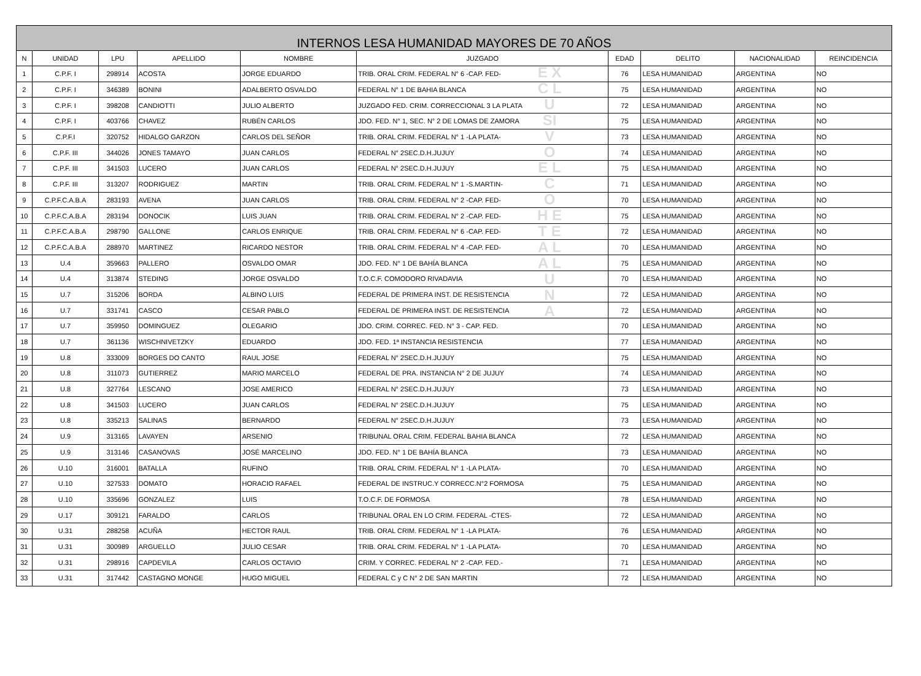| INTERNOS LESA HUMANIDAD MAYORES DE 70 AÑOS | | | | | | | | | |
| N | UNIDAD | LPU | APELLIDO | NOMBRE | JUZGADO | EDAD | DELITO | NACIONALIDAD | REINCIDENCIA |
| 1 | C.P.F. I | 298914 | ACOSTA | JORGE EDUARDO | TRIB. ORAL CRIM. FEDERAL N° 6 -CAP. FED- | 76 | LESA HUMANIDAD | ARGENTINA | NO |
| 2 | C.P.F. I | 346389 | BONINI | ADALBERTO OSVALDO | FEDERAL N° 1 DE BAHIA BLANCA | 75 | LESA HUMANIDAD | ARGENTINA | NO |
| 3 | C.P.F. I | 398208 | CANDIOTTI | JULIO ALBERTO | JUZGADO FED. CRIM. CORRECCIONAL 3 LA PLATA | 72 | LESA HUMANIDAD | ARGENTINA | NO |
| 4 | C.P.F. I | 403766 | CHAVEZ | RUBÉN CARLOS | JDO. FED. N° 1, SEC. N° 2 DE LOMAS DE ZAMORA | 75 | LESA HUMANIDAD | ARGENTINA | NO |
| 5 | C.P.F.I | 320752 | HIDALGO GARZON | CARLOS DEL SEÑOR | TRIB. ORAL CRIM. FEDERAL N° 1 -LA PLATA- | 73 | LESA HUMANIDAD | ARGENTINA | NO |
| 6 | C.P.F. III | 344026 | JONES TAMAYO | JUAN CARLOS | FEDERAL N° 2SEC.D.H.JUJUY | 74 | LESA HUMANIDAD | ARGENTINA | NO |
| 7 | C.P.F. III | 341503 | LUCERO | JUAN CARLOS | FEDERAL N° 2SEC.D.H.JUJUY | 75 | LESA HUMANIDAD | ARGENTINA | NO |
| 8 | C.P.F. III | 313207 | RODRIGUEZ | MARTIN | TRIB. ORAL CRIM. FEDERAL N° 1 -S.MARTIN- | 71 | LESA HUMANIDAD | ARGENTINA | NO |
| 9 | C.P.F.C.A.B.A | 283193 | AVENA | JUAN CARLOS | TRIB. ORAL CRIM. FEDERAL N° 2 -CAP. FED- | 70 | LESA HUMANIDAD | ARGENTINA | NO |
| 10 | C.P.F.C.A.B.A | 283194 | DONOCIK | LUIS JUAN | TRIB. ORAL CRIM. FEDERAL N° 2 -CAP. FED- | 75 | LESA HUMANIDAD | ARGENTINA | NO |
| 11 | C.P.F.C.A.B.A | 298790 | GALLONE | CARLOS ENRIQUE | TRIB. ORAL CRIM. FEDERAL N° 6 -CAP. FED- | 72 | LESA HUMANIDAD | ARGENTINA | NO |
| 12 | C.P.F.C.A.B.A | 288970 | MARTINEZ | RICARDO NESTOR | TRIB. ORAL CRIM. FEDERAL N° 4 -CAP. FED- | 70 | LESA HUMANIDAD | ARGENTINA | NO |
| 13 | U.4 | 359663 | PALLERO | OSVALDO OMAR | JDO. FED. N° 1 DE BAHÍA BLANCA | 75 | LESA HUMANIDAD | ARGENTINA | NO |
| 14 | U.4 | 313874 | STEDING | JORGE OSVALDO | T.O.C.F. COMODORO RIVADAVIA | 70 | LESA HUMANIDAD | ARGENTINA | NO |
| 15 | U.7 | 315206 | BORDA | ALBINO LUIS | FEDERAL DE PRIMERA INST. DE RESISTENCIA | 72 | LESA HUMANIDAD | ARGENTINA | NO |
| 16 | U.7 | 331741 | CASCO | CESAR PABLO | FEDERAL DE PRIMERA INST. DE RESISTENCIA | 72 | LESA HUMANIDAD | ARGENTINA | NO |
| 17 | U.7 | 359950 | DOMINGUEZ | OLEGARIO | JDO. CRIM. CORREC. FED. N° 3 - CAP. FED. | 70 | LESA HUMANIDAD | ARGENTINA | NO |
| 18 | U.7 | 361136 | WISCHNIVETZKY | EDUARDO | JDO. FED. 1ª INSTANCIA RESISTENCIA | 77 | LESA HUMANIDAD | ARGENTINA | NO |
| 19 | U.8 | 333009 | BORGES DO CANTO | RAUL JOSE | FEDERAL N° 2SEC.D.H.JUJUY | 75 | LESA HUMANIDAD | ARGENTINA | NO |
| 20 | U.8 | 311073 | GUTIERREZ | MARIO MARCELO | FEDERAL DE PRA. INSTANCIA N° 2 DE JUJUY | 74 | LESA HUMANIDAD | ARGENTINA | NO |
| 21 | U.8 | 327764 | LESCANO | JOSE AMERICO | FEDERAL N° 2SEC.D.H.JUJUY | 73 | LESA HUMANIDAD | ARGENTINA | NO |
| 22 | U.8 | 341503 | LUCERO | JUAN CARLOS | FEDERAL N° 2SEC.D.H.JUJUY | 75 | LESA HUMANIDAD | ARGENTINA | NO |
| 23 | U.8 | 335213 | SALINAS | BERNARDO | FEDERAL N° 2SEC.D.H.JUJUY | 73 | LESA HUMANIDAD | ARGENTINA | NO |
| 24 | U.9 | 313165 | LAVAYEN | ARSENIO | TRIBUNAL ORAL CRIM. FEDERAL BAHIA BLANCA | 72 | LESA HUMANIDAD | ARGENTINA | NO |
| 25 | U.9 | 313146 | CASANOVAS | JOSÉ MARCELINO | JDO. FED. N° 1 DE BAHÍA BLANCA | 73 | LESA HUMANIDAD | ARGENTINA | NO |
| 26 | U.10 | 316001 | BATALLA | RUFINO | TRIB. ORAL CRIM. FEDERAL N° 1 -LA PLATA- | 70 | LESA HUMANIDAD | ARGENTINA | NO |
| 27 | U.10 | 327533 | DOMATO | HORACIO RAFAEL | FEDERAL DE INSTRUC.Y CORRECC.N°2 FORMOSA | 75 | LESA HUMANIDAD | ARGENTINA | NO |
| 28 | U.10 | 335696 | GONZALEZ | LUIS | T.O.C.F. DE FORMOSA | 78 | LESA HUMANIDAD | ARGENTINA | NO |
| 29 | U.17 | 309121 | FARALDO | CARLOS | TRIBUNAL ORAL EN LO CRIM. FEDERAL -CTES- | 72 | LESA HUMANIDAD | ARGENTINA | NO |
| 30 | U.31 | 288258 | ACUÑA | HECTOR RAUL | TRIB. ORAL CRIM. FEDERAL N° 1 -LA PLATA- | 76 | LESA HUMANIDAD | ARGENTINA | NO |
| 31 | U.31 | 300989 | ARGUELLO | JULIO CESAR | TRIB. ORAL CRIM. FEDERAL N° 1 -LA PLATA- | 70 | LESA HUMANIDAD | ARGENTINA | NO |
| 32 | U.31 | 298916 | CAPDEVILA | CARLOS OCTAVIO | CRIM. Y CORREC. FEDERAL N° 2 -CAP. FED.- | 71 | LESA HUMANIDAD | ARGENTINA | NO |
| 33 | U.31 | 317442 | CASTAGNO MONGE | HUGO MIGUEL | FEDERAL C y C N° 2 DE SAN MARTIN | 72 | LESA HUMANIDAD | ARGENTINA | NO |
E X C L U SI V O E L C O H E T E A L A L U N A